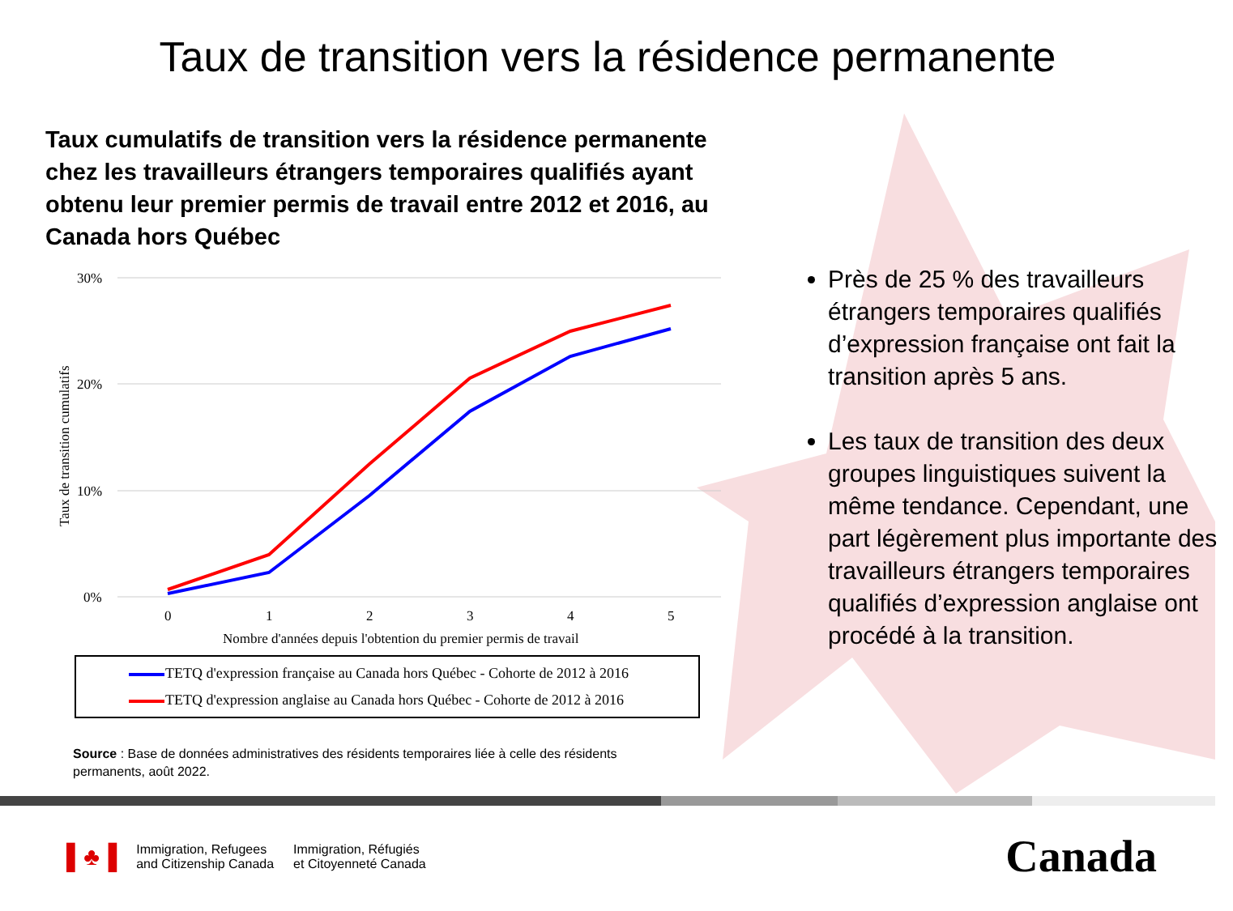Taux de transition vers la résidence permanente
Taux cumulatifs de transition vers la résidence permanente chez les travailleurs étrangers temporaires qualifiés ayant obtenu leur premier permis de travail entre 2012 et 2016, au Canada hors Québec
30%
20%
10%
0%
Taux de transition cumulatifs
0
1
2
3
4
5
Nombre d'années depuis l'obtention du premier permis de travail
TETQ d'expression française au Canada hors Québec - Cohorte de 2012 à 2016
TETQ d'expression anglaise au Canada hors Québec - Cohorte de 2012 à 2016
Source : Base de données administratives des résidents temporaires liée à celle des résidents permanents, août 2022.
Près de 25 % des travailleurs étrangers temporaires qualifiés d’expression française ont fait la transition après 5 ans.
Les taux de transition des deux groupes linguistiques suivent la même tendance. Cependant, une part légèrement plus importante des travailleurs étrangers temporaires qualifiés d’expression anglaise ont procédé à la transition.
▌♣▐
Immigration, Refugees
and Citizenship Canada
Immigration, Réfugiés
et Citoyenneté Canada
Canada